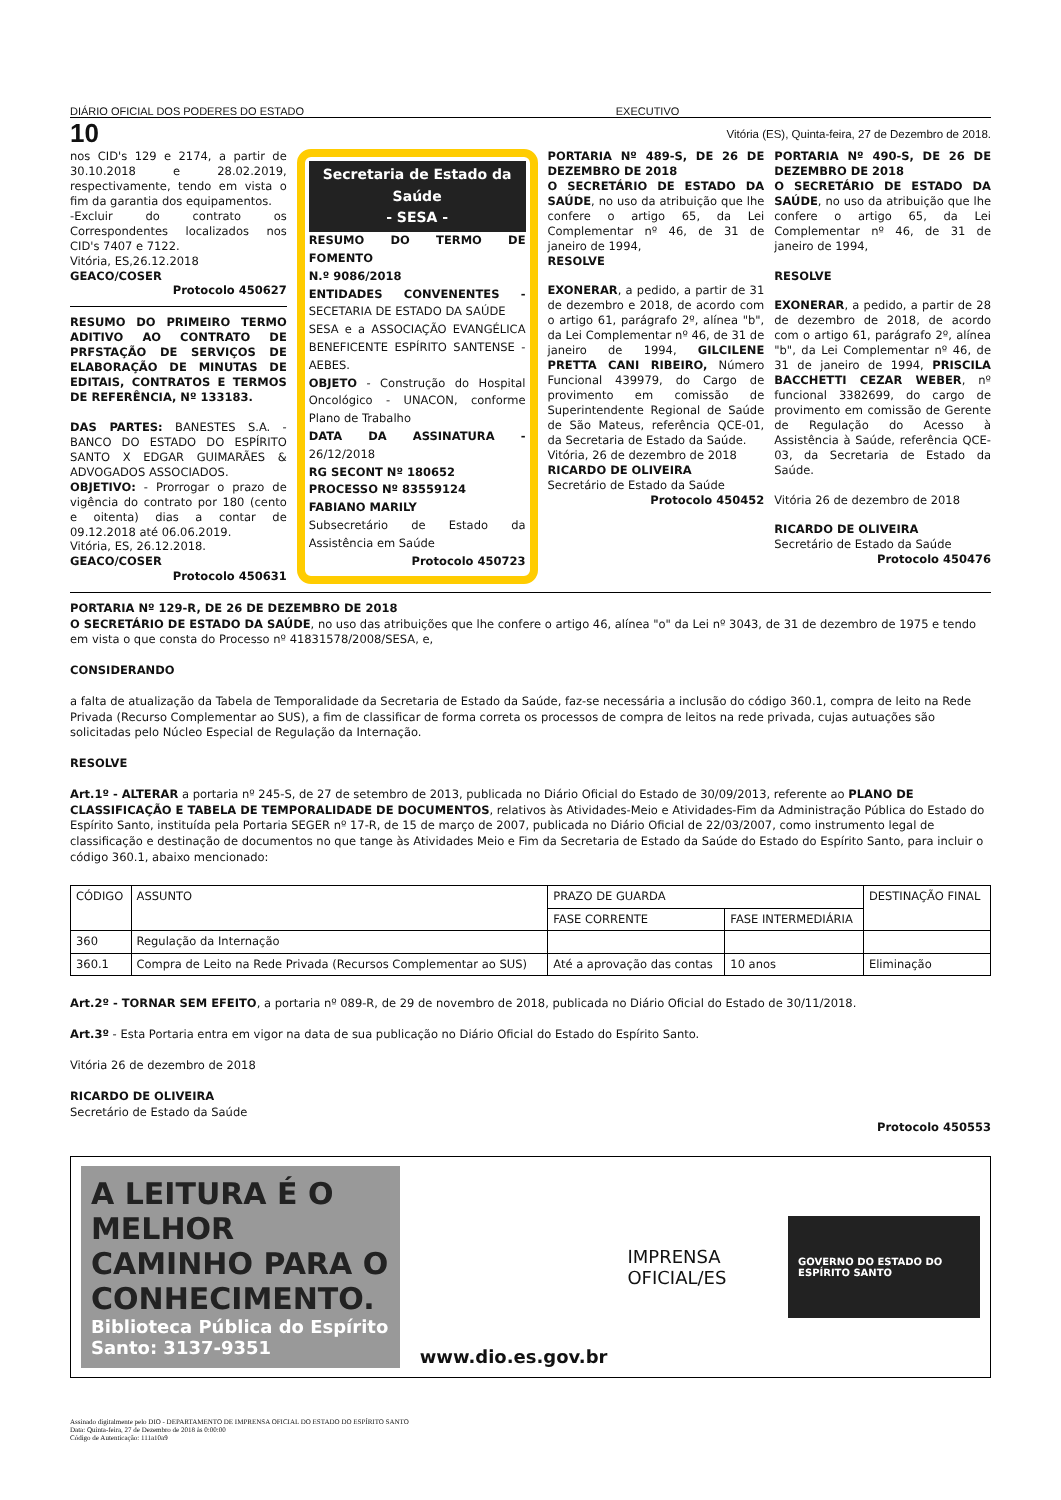DIÁRIO OFICIAL DOS PODERES DO ESTADO EXECUTIVO
10 Vitória (ES), Quinta-feira, 27 de Dezembro de 2018.
nos CID's 129 e 2174, a partir de 30.10.2018 e 28.02.2019, respectivamente, tendo em vista o fim da garantia dos equipamentos.
-Excluir do contrato os Correspondentes localizados nos CID's 7407 e 7122.
Vitória, ES,26.12.2018
GEACO/COSER
Protocolo 450627
RESUMO DO PRIMEIRO TERMO ADITIVO AO CONTRATO DE PRFSTAÇÃO DE SERVIÇOS DE ELABORAÇÃO DE MINUTAS DE EDITAIS, CONTRATOS E TERMOS DE REFERÊNCIA, Nº 133183.
DAS PARTES: BANESTES S.A. - BANCO DO ESTADO DO ESPÍRITO SANTO X EDGAR GUIMARÃES & ADVOGADOS ASSOCIADOS.
OBJETIVO: - Prorrogar o prazo de vigência do contrato por 180 (cento e oitenta) dias a contar de 09.12.2018 até 06.06.2019.
Vitória, ES, 26.12.2018.
GEACO/COSER
Protocolo 450631
Secretaria de Estado da Saúde
- SESA -
RESUMO DO TERMO DE FOMENTO
N.º 9086/2018
ENTIDADES CONVENENTES - SECETARIA DE ESTADO DA SAÚDE
SESA e a ASSOCIAÇÃO EVANGÉLICA BENEFICENTE ESPÍRITO SANTENSE - AEBES.
OBJETO - Construção do Hospital Oncológico - UNACON, conforme Plano de Trabalho
DATA DA ASSINATURA - 26/12/2018
RG SECONT Nº 180652
PROCESSO Nº 83559124
FABIANO MARILY
Subsecretário de Estado da Assistência em Saúde
Protocolo 450723
PORTARIA Nº 489-S, DE 26 DE DEZEMBRO DE 2018
O SECRETÁRIO DE ESTADO DA SAÚDE, no uso da atribuição que lhe confere o artigo 65, da Lei Complementar nº 46, de 31 de janeiro de 1994,
RESOLVE
EXONERAR, a pedido, a partir de 31 de dezembro e 2018, de acordo com o artigo 61, parágrafo 2º, alínea "b", da Lei Complementar nº 46, de 31 de janeiro de 1994, GILCILENE PRETTA CANI RIBEIRO, Número Funcional 439979, do Cargo de provimento em comissão de Superintendente Regional de Saúde de São Mateus, referência QCE-01, da Secretaria de Estado da Saúde.
Vitória, 26 de dezembro de 2018
RICARDO DE OLIVEIRA
Secretário de Estado da Saúde
Protocolo 450452
PORTARIA Nº 490-S, DE 26 DE DEZEMBRO DE 2018
O SECRETÁRIO DE ESTADO DA SAÚDE, no uso da atribuição que lhe confere o artigo 65, da Lei Complementar nº 46, de 31 de janeiro de 1994,
RESOLVE
EXONERAR, a pedido, a partir de 28 de dezembro de 2018, de acordo com o artigo 61, parágrafo 2º, alínea "b", da Lei Complementar nº 46, de 31 de janeiro de 1994, PRISCILA BACCHETTI CEZAR WEBER, nº funcional 3382699, do cargo de provimento em comissão de Gerente de Regulação do Acesso à Assistência à Saúde, referência QCE-03, da Secretaria de Estado da Saúde.
Vitória 26 de dezembro de 2018
RICARDO DE OLIVEIRA
Secretário de Estado da Saúde
Protocolo 450476
PORTARIA Nº 129-R, DE 26 DE DEZEMBRO DE 2018
O SECRETÁRIO DE ESTADO DA SAÚDE, no uso das atribuições que lhe confere o artigo 46, alínea "o" da Lei nº 3043, de 31 de dezembro de 1975 e tendo em vista o que consta do Processo nº 41831578/2008/SESA, e,
CONSIDERANDO
a falta de atualização da Tabela de Temporalidade da Secretaria de Estado da Saúde, faz-se necessária a inclusão do código 360.1, compra de leito na Rede Privada (Recurso Complementar ao SUS), a fim de classificar de forma correta os processos de compra de leitos na rede privada, cujas autuações são solicitadas pelo Núcleo Especial de Regulação da Internação.
RESOLVE
Art.1º - ALTERAR a portaria nº 245-S, de 27 de setembro de 2013, publicada no Diário Oficial do Estado de 30/09/2013, referente ao PLANO DE CLASSIFICAÇÃO E TABELA DE TEMPORALIDADE DE DOCUMENTOS, relativos às Atividades-Meio e Atividades-Fim da Administração Pública do Estado do Espírito Santo, instituída pela Portaria SEGER nº 17-R, de 15 de março de 2007, publicada no Diário Oficial de 22/03/2007, como instrumento legal de classificação e destinação de documentos no que tange às Atividades Meio e Fim da Secretaria de Estado da Saúde do Estado do Espírito Santo, para incluir o código 360.1, abaixo mencionado:
| CÓDIGO | ASSUNTO | PRAZO DE GUARDA | | DESTINAÇÃO FINAL |
| --- | --- | --- | --- | --- |
| | | FASE CORRENTE | FASE INTERMEDIÁRIA | |
| 360 | Regulação da Internação | | | |
| 360.1 | Compra de Leito na Rede Privada (Recursos Complementar ao SUS) | Até a aprovação das contas | 10 anos | Eliminação |
Art.2º - TORNAR SEM EFEITO, a portaria nº 089-R, de 29 de novembro de 2018, publicada no Diário Oficial do Estado de 30/11/2018.
Art.3º - Esta Portaria entra em vigor na data de sua publicação no Diário Oficial do Estado do Espírito Santo.
Vitória 26 de dezembro de 2018
RICARDO DE OLIVEIRA
Secretário de Estado da Saúde
Protocolo 450553
A LEITURA É O MELHOR CAMINHO PARA O CONHECIMENTO.
Biblioteca Pública do Espírito Santo: 3137-9351
www.dio.es.gov.br IMPRENSA OFICIAL/ES
GOVERNO DO ESTADO DO ESPÍRITO SANTO
Assinado digitalmente pelo DIO - DEPARTAMENTO DE IMPRENSA OFICIAL DO ESTADO DO ESPÍRITO SANTO
Data: Quinta-feira, 27 de Dezembro de 2018 às 0:00:00
Código de Autenticação: 111a10a9